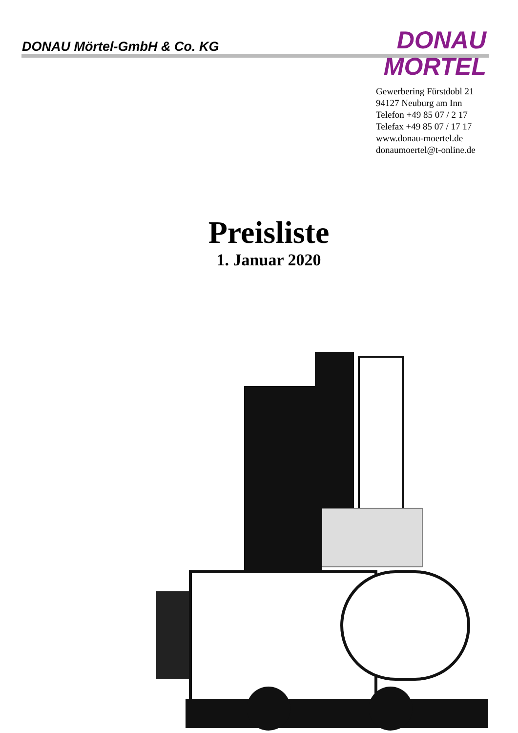DONAU Mörtel-GmbH & Co. KG
DONAU
MÖRTEL
Gewerbering Fürstdobl 21
94127 Neuburg am Inn
Telefon +49 85 07 / 2 17
Telefax +49 85 07 / 17 17
www.donau-moertel.de
donaumoertel@t-online.de
Preisliste
1. Januar 2020